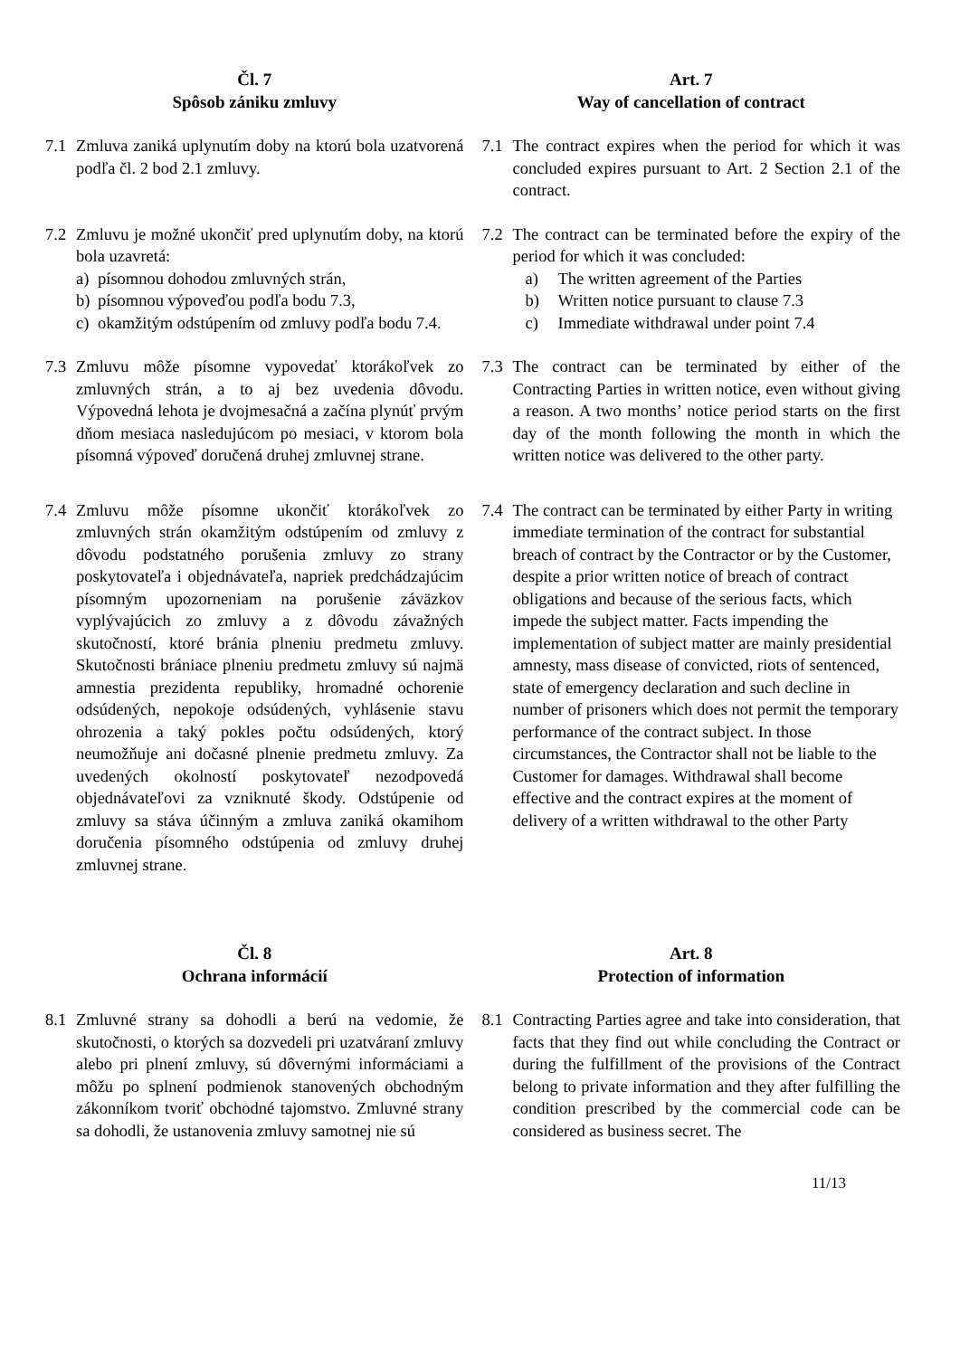Čl. 7
Spôsob zániku zmluvy
Art. 7
Way of cancellation of contract
7.1 Zmluva zaniká uplynutím doby na ktorú bola uzatvorená podľa čl. 2 bod 2.1 zmluvy.
7.1 The contract expires when the period for which it was concluded expires pursuant to Art. 2 Section 2.1 of the contract.
7.2 Zmluvu je možné ukončiť pred uplynutím doby, na ktorú bola uzavretá:
a) písomnou dohodou zmluvných strán,
b) písomnou výpoveďou podľa bodu 7.3,
c) okamžitým odstúpením od zmluvy podľa bodu 7.4.
7.2 The contract can be terminated before the expiry of the period for which it was concluded:
a) The written agreement of the Parties
b) Written notice pursuant to clause 7.3
c) Immediate withdrawal under point 7.4
7.3 Zmluvu môže písomne vypovedať ktorákoľvek zo zmluvných strán, a to aj bez uvedenia dôvodu. Výpovedná lehota je dvojmesačná a začína plynúť prvým dňom mesiaca nasledujúcom po mesiaci, v ktorom bola písomná výpoveď doručená druhej zmluvnej strane.
7.3 The contract can be terminated by either of the Contracting Parties in written notice, even without giving a reason. A two months’ notice period starts on the first day of the month following the month in which the written notice was delivered to the other party.
7.4 Zmluvu môže písomne ukončiť ktorákoľvek zo zmluvných strán okamžitým odstúpením od zmluvy z dôvodu podstatného porušenia zmluvy zo strany poskytovateľa i objednávateľa, napriek predchádzajúcim písomným upozorneniam na porušenie záväzkov vyplývajúcich zo zmluvy a z dôvodu závažných skutočností, ktoré bránia plneniu predmetu zmluvy. Skutočnosti brániace plneniu predmetu zmluvy sú najmä amnestia prezidenta republiky, hromadné ochorenie odsúdených, nepokoje odsúdených, vyhlásenie stavu ohrozenia a taký pokles počtu odsúdených, ktorý neumožňuje ani dočasné plnenie predmetu zmluvy. Za uvedených okolností poskytovateľ nezodpovedá objednávateľovi za vzniknuté škody. Odstúpenie od zmluvy sa stáva účinným a zmluva zaniká okamihom doručenia písomného odstúpenia od zmluvy druhej zmluvnej strane.
7.4 The contract can be terminated by either Party in writing immediate termination of the contract for substantial breach of contract by the Contractor or by the Customer, despite a prior written notice of breach of contract obligations and because of the serious facts, which impede the subject matter. Facts impending the implementation of subject matter are mainly presidential amnesty, mass disease of convicted, riots of sentenced, state of emergency declaration and such decline in number of prisoners which does not permit the temporary performance of the contract subject. In those circumstances, the Contractor shall not be liable to the Customer for damages. Withdrawal shall become effective and the contract expires at the moment of delivery of a written withdrawal to the other Party
Čl. 8
Ochrana informácií
Art. 8
Protection of information
8.1 Zmluvné strany sa dohodli a berú na vedomie, že skutočnosti, o ktorých sa dozvedeli pri uzatváraní zmluvy alebo pri plnení zmluvy, sú dôvernými informáciami a môžu po splnení podmienok stanovených obchodným zákonníkom tvoriť obchodné tajomstvo. Zmluvné strany sa dohodli, že ustanovenia zmluvy samotnej nie sú
8.1 Contracting Parties agree and take into consideration, that facts that they find out while concluding the Contract or during the fulfillment of the provisions of the Contract belong to private information and they after fulfilling the condition prescribed by the commercial code can be considered as business secret. The
11/13